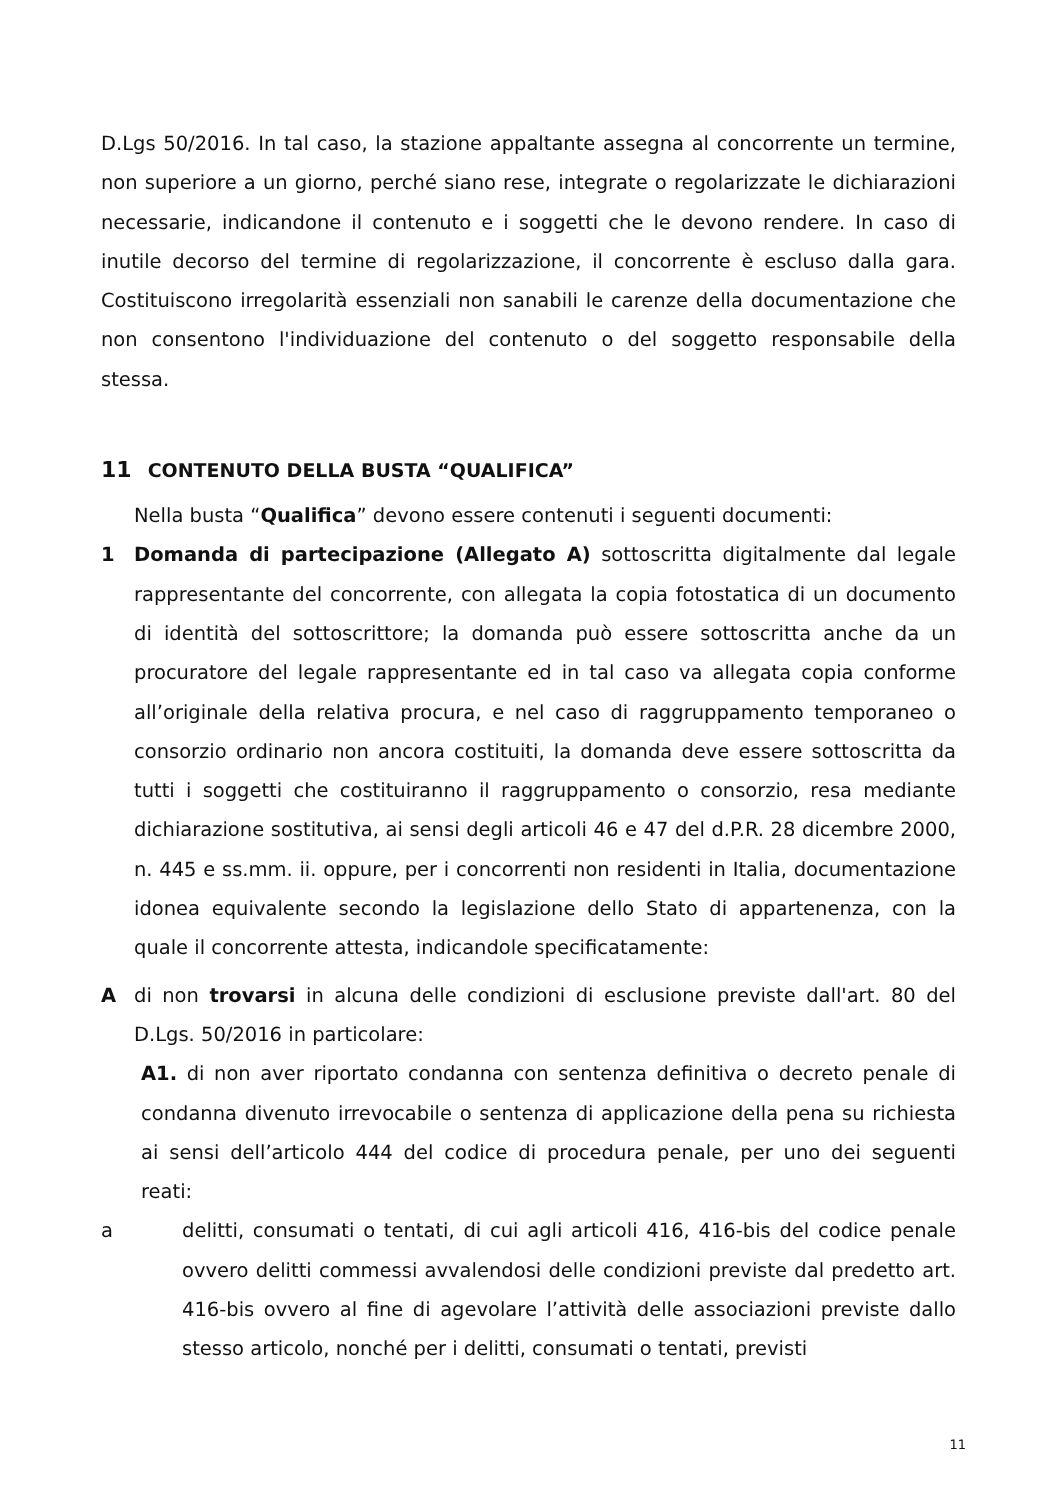D.Lgs 50/2016. In tal caso, la stazione appaltante assegna al concorrente un termine, non superiore a un giorno, perché siano rese, integrate o regolarizzate le dichiarazioni necessarie, indicandone il contenuto e i soggetti che le devono rendere. In caso di inutile decorso del termine di regolarizzazione, il concorrente è escluso dalla gara. Costituiscono irregolarità essenziali non sanabili le carenze della documentazione che non consentono l'individuazione del contenuto o del soggetto responsabile della stessa.
11 CONTENUTO DELLA BUSTA “QUALIFICA”
Nella busta “Qualifica” devono essere contenuti i seguenti documenti:
1 Domanda di partecipazione (Allegato A) sottoscritta digitalmente dal legale rappresentante del concorrente, con allegata la copia fotostatica di un documento di identità del sottoscrittore; la domanda può essere sottoscritta anche da un procuratore del legale rappresentante ed in tal caso va allegata copia conforme all’originale della relativa procura, e nel caso di raggruppamento temporaneo o consorzio ordinario non ancora costituiti, la domanda deve essere sottoscritta da tutti i soggetti che costituiranno il raggruppamento o consorzio, resa mediante dichiarazione sostitutiva, ai sensi degli articoli 46 e 47 del d.P.R. 28 dicembre 2000, n. 445 e ss.mm. ii. oppure, per i concorrenti non residenti in Italia, documentazione idonea equivalente secondo la legislazione dello Stato di appartenenza, con la quale il concorrente attesta, indicandole specificatamente:
A di non trovarsi in alcuna delle condizioni di esclusione previste dall'art. 80 del D.Lgs. 50/2016 in particolare:
A1. di non aver riportato condanna con sentenza definitiva o decreto penale di condanna divenuto irrevocabile o sentenza di applicazione della pena su richiesta ai sensi dell’articolo 444 del codice di procedura penale, per uno dei seguenti reati:
a delitti, consumati o tentati, di cui agli articoli 416, 416-bis del codice penale ovvero delitti commessi avvalendosi delle condizioni previste dal predetto art. 416-bis ovvero al fine di agevolare l’attività delle associazioni previste dallo stesso articolo, nonché per i delitti, consumati o tentati, previsti
11